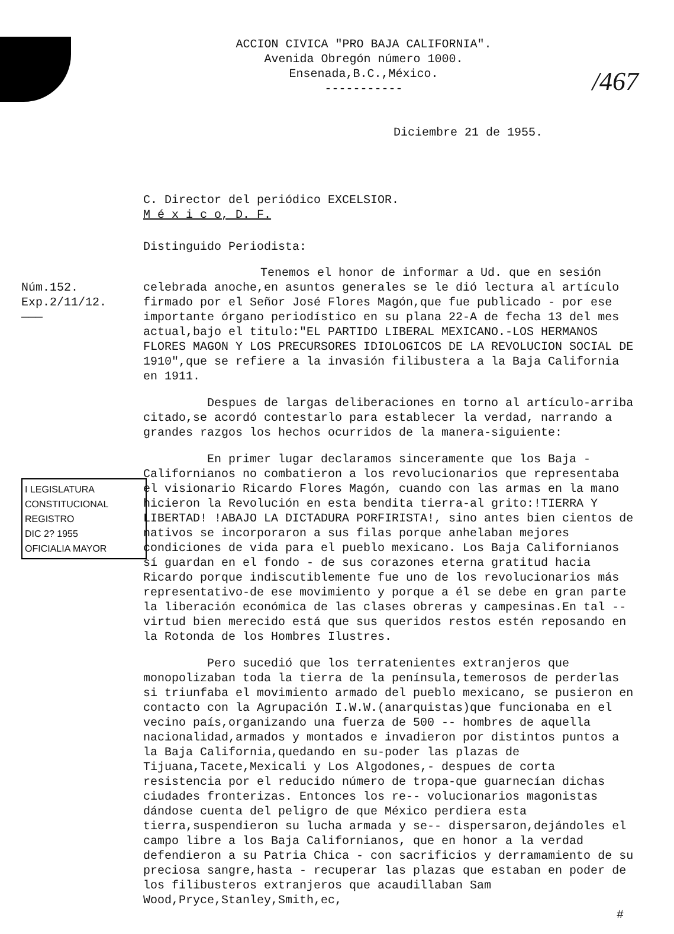/467
ACCION CIVICA "PRO BAJA CALIFORNIA".
Avenida Obregón número 1000.
Ensenada,B.C.,México.
-----------
Diciembre 21 de 1955.
C. Director del periódico EXCELSIOR.
M é x i c o, D. F.
Distinguido Periodista:
Núm.152.
Exp.2/11/12.
———
I LEGISLATURA CONSTITUCIONAL
REGISTRO
DIC 2? 1955
OFICIALIA MAYOR
Tenemos el honor de informar a Ud. que en sesión celebrada anoche,en asuntos generales se le dió lectura al artículo firmado por el Señor José Flores Magón,que fue publicado - por ese importante órgano periodístico en su plana 22-A de fecha 13 del mes actual,bajo el titulo:"EL PARTIDO LIBERAL MEXICANO.-LOS HERMANOS FLORES MAGON Y LOS PRECURSORES IDIOLOGICOS DE LA REVOLUCION SOCIAL DE 1910",que se refiere a la invasión filibustera a la Baja California en 1911.
Despues de largas deliberaciones en torno al artículo-arriba citado,se acordó contestarlo para establecer la verdad, narrando a grandes razgos los hechos ocurridos de la manera-siguiente:
En primer lugar declaramos sinceramente que los Baja - Californianos no combatieron a los revolucionarios que representaba el visionario Ricardo Flores Magón, cuando con las armas en la mano hicieron la Revolución en esta bendita tierra-al grito:!TIERRA Y LIBERTAD! !ABAJO LA DICTADURA PORFIRISTA!, sino antes bien cientos de nativos se incorporaron a sus filas porque anhelaban mejores condiciones de vida para el pueblo mexicano. Los Baja Californianos sí guardan en el fondo - de sus corazones eterna gratitud hacia Ricardo porque indiscutiblemente fue uno de los revolucionarios más representativo-de ese movimiento y porque a él se debe en gran parte la liberación económica de las clases obreras y campesinas.En tal -- virtud bien merecido está que sus queridos restos estén reposando en la Rotonda de los Hombres Ilustres.
Pero sucedió que los terratenientes extranjeros que monopolizaban toda la tierra de la península,temerosos de perderlas si triunfaba el movimiento armado del pueblo mexicano, se pusieron en contacto con la Agrupación I.W.W.(anarquistas)que funcionaba en el vecino país,organizando una fuerza de 500 -- hombres de aquella nacionalidad,armados y montados e invadieron por distintos puntos a la Baja California,quedando en su-poder las plazas de Tijuana,Tacete,Mexicali y Los Algodones,- despues de corta resistencia por el reducido número de tropa-que guarnecían dichas ciudades fronterizas. Entonces los re-- volucionarios magonistas dándose cuenta del peligro de que México perdiera esta tierra,suspendieron su lucha armada y se-- dispersaron,dejándoles el campo libre a los Baja Californianos, que en honor a la verdad defendieron a su Patria Chica - con sacrificios y derramamiento de su preciosa sangre,hasta - recuperar las plazas que estaban en poder de los filibusteros extranjeros que acaudillaban Sam Wood,Pryce,Stanley,Smith,ec,
#